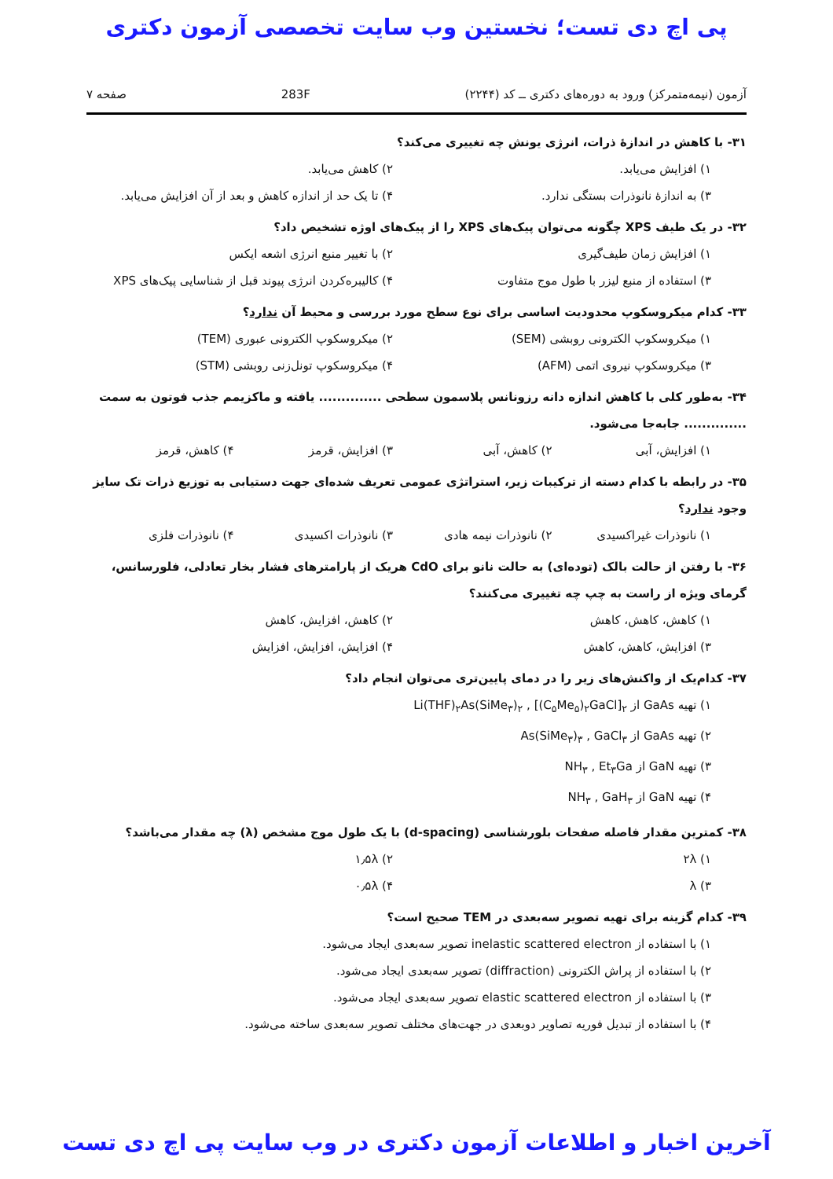پی اچ دی تست؛ نخستین وب سایت تخصصی آزمون دکتری
آزمون (نیمه‌متمرکز) ورود به دوره‌های دکتری ــ کد (۲۲۴۴) 283F صفحه ۷
۳۱- با کاهش در اندازهٔ ذرات، انرژی یونش چه تغییری می‌کند؟
۱) افزایش می‌یابد. ۲) کاهش می‌یابد. ۳) به اندازهٔ نانوذرات بستگی ندارد. ۴) تا یک حد از اندازه کاهش و بعد از آن افزایش می‌یابد.
۳۲- در یک طیف XPS چگونه می‌توان پیک‌های XPS را از پیک‌های اوژه تشخیص داد؟
۱) افزایش زمان طیف‌گیری ۲) با تغییر منبع انرژی اشعه ایکس ۳) استفاده از منبع لیزر با طول موج متفاوت ۴) کالیبره‌کردن انرژی پیوند قبل از شناسایی پیک‌های XPS
۳۳- کدام میکروسکوپ محدودیت اساسی برای نوع سطح مورد بررسی و محیط آن ندارد؟
۱) میکروسکوپ الکترونی روبشی (SEM) ۲) میکروسکوپ الکترونی عبوری (TEM) ۳) میکروسکوپ نیروی اتمی (AFM) ۴) میکروسکوپ تونل‌زنی روبشی (STM)
۳۴- به‌طور کلی با کاهش اندازه دانه رزونانس پلاسمون سطحی .............. یافته و ماکزیمم جذب فوتون به سمت .............. جابه‌جا می‌شود.
۱) افزایش، آبی ۲) کاهش، آبی ۳) افزایش، قرمز ۴) کاهش، قرمز
۳۵- در رابطه با کدام دسته از ترکیبات زیر، استراتژی عمومی تعریف شده‌ای جهت دستیابی به توزیع ذرات تک سایز وجود ندارد؟
۱) نانوذرات غیراکسیدی ۲) نانوذرات نیمه هادی ۳) نانوذرات اکسیدی ۴) نانوذرات فلزی
۳۶- با رفتن از حالت بالک (توده‌ای) به حالت نانو برای CdO هریک از پارامترهای فشار بخار تعادلی، فلورسانس، گرمای ویژه از راست به چپ چه تغییری می‌کنند؟
۱) کاهش، کاهش، کاهش ۲) کاهش، افزایش، کاهش ۳) افزایش، کاهش، کاهش ۴) افزایش، افزایش، افزایش
۳۷- کدام‌یک از واکنش‌های زیر را در دمای پایین‌تری می‌توان انجام داد؟
۱) تهیه GaAs از Li(THF)<sub>۲</sub>As(SiMe<sub>۳</sub>)<sub>۲</sub> , [(C<sub>۵</sub>Me<sub>۵</sub>)<sub>۲</sub>GaCl]<sub>۲</sub> ۲) تهیه GaAs از As(SiMe<sub>۳</sub>)<sub>۳</sub> , GaCl<sub>۳</sub> ۳) تهیه GaN از NH<sub>۳</sub> , Et<sub>۳</sub>Ga ۴) تهیه GaN از NH<sub>۳</sub> , GaH<sub>۳</sub>
۳۸- کمترین مقدار فاصله صفحات بلورشناسی (d-spacing) با یک طول موج مشخص (λ) چه مقدار می‌باشد؟
۱) ۲λ ۲) ۱٫۵λ ۳) λ ۴) ۰٫۵λ
۳۹- کدام گزینه برای تهیه تصویر سه‌بعدی در TEM صحیح است؟
۱) با استفاده از inelastic scattered electron تصویر سه‌بعدی ایجاد می‌شود. ۲) با استفاده از پراش الکترونی (diffraction) تصویر سه‌بعدی ایجاد می‌شود. ۳) با استفاده از elastic scattered electron تصویر سه‌بعدی ایجاد می‌شود. ۴) با استفاده از تبدیل فوریه تصاویر دوبعدی در جهت‌های مختلف تصویر سه‌بعدی ساخته می‌شود.
آخرین اخبار و اطلاعات آزمون دکتری در وب سایت پی اچ دی تست